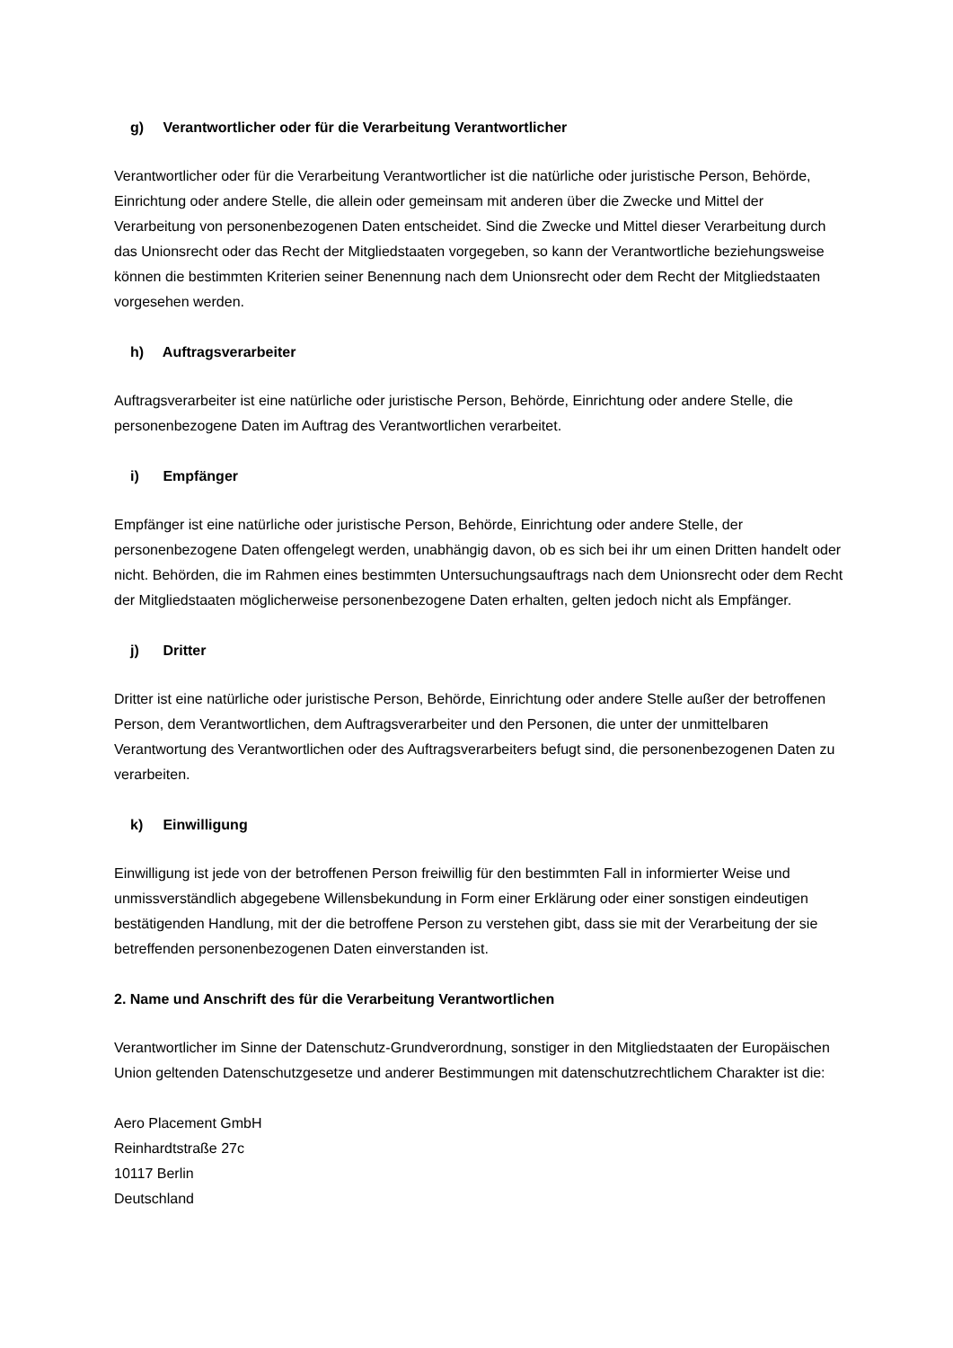g) Verantwortlicher oder für die Verarbeitung Verantwortlicher
Verantwortlicher oder für die Verarbeitung Verantwortlicher ist die natürliche oder juristische Person, Behörde, Einrichtung oder andere Stelle, die allein oder gemeinsam mit anderen über die Zwecke und Mittel der Verarbeitung von personenbezogenen Daten entscheidet. Sind die Zwecke und Mittel dieser Verarbeitung durch das Unionsrecht oder das Recht der Mitgliedstaaten vorgegeben, so kann der Verantwortliche beziehungsweise können die bestimmten Kriterien seiner Benennung nach dem Unionsrecht oder dem Recht der Mitgliedstaaten vorgesehen werden.
h) Auftragsverarbeiter
Auftragsverarbeiter ist eine natürliche oder juristische Person, Behörde, Einrichtung oder andere Stelle, die personenbezogene Daten im Auftrag des Verantwortlichen verarbeitet.
i) Empfänger
Empfänger ist eine natürliche oder juristische Person, Behörde, Einrichtung oder andere Stelle, der personenbezogene Daten offengelegt werden, unabhängig davon, ob es sich bei ihr um einen Dritten handelt oder nicht. Behörden, die im Rahmen eines bestimmten Untersuchungsauftrags nach dem Unionsrecht oder dem Recht der Mitgliedstaaten möglicherweise personenbezogene Daten erhalten, gelten jedoch nicht als Empfänger.
j) Dritter
Dritter ist eine natürliche oder juristische Person, Behörde, Einrichtung oder andere Stelle außer der betroffenen Person, dem Verantwortlichen, dem Auftragsverarbeiter und den Personen, die unter der unmittelbaren Verantwortung des Verantwortlichen oder des Auftragsverarbeiters befugt sind, die personenbezogenen Daten zu verarbeiten.
k) Einwilligung
Einwilligung ist jede von der betroffenen Person freiwillig für den bestimmten Fall in informierter Weise und unmissverständlich abgegebene Willensbekundung in Form einer Erklärung oder einer sonstigen eindeutigen bestätigenden Handlung, mit der die betroffene Person zu verstehen gibt, dass sie mit der Verarbeitung der sie betreffenden personenbezogenen Daten einverstanden ist.
2. Name und Anschrift des für die Verarbeitung Verantwortlichen
Verantwortlicher im Sinne der Datenschutz-Grundverordnung, sonstiger in den Mitgliedstaaten der Europäischen Union geltenden Datenschutzgesetze und anderer Bestimmungen mit datenschutzrechtlichem Charakter ist die:
Aero Placement GmbH
Reinhardtstraße 27c
10117 Berlin
Deutschland